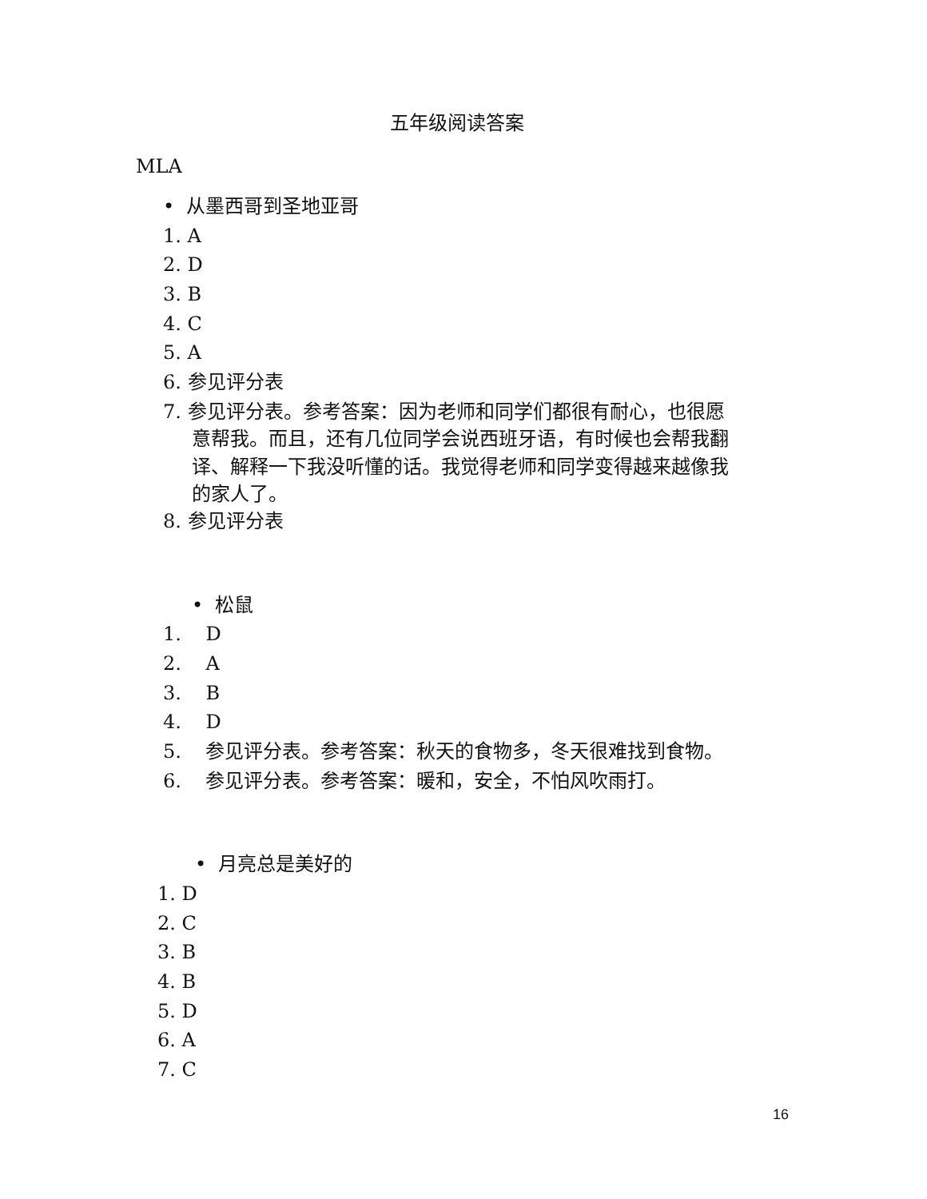五年级阅读答案
MLA
• 从墨西哥到圣地亚哥
1. A
2. D
3. B
4. C
5. A
6. 参见评分表
7. 参见评分表。参考答案：因为老师和同学们都很有耐心，也很愿
意帮我。而且，还有几位同学会说西班牙语，有时候也会帮我翻
译、解释一下我没听懂的话。我觉得老师和同学变得越来越像我
的家人了。
8. 参见评分表
• 松鼠
1. D
2. A
3. B
4. D
5. 参见评分表。参考答案：秋天的食物多，冬天很难找到食物。
6. 参见评分表。参考答案：暖和，安全，不怕风吹雨打。
• 月亮总是美好的
1. D
2. C
3. B
4. B
5. D
6. A
7. C
16